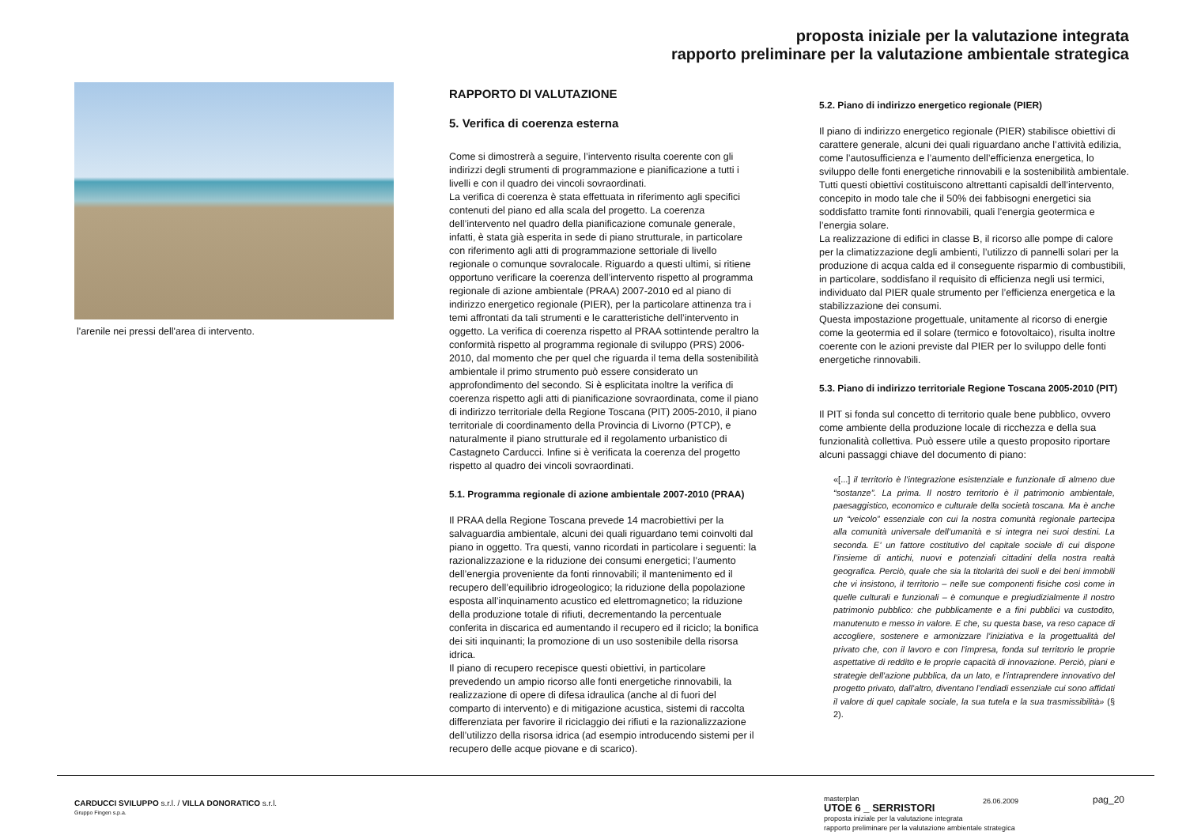proposta iniziale per la valutazione integrata
rapporto preliminare per la valutazione ambientale strategica
l'arenile nei pressi dell'area di intervento.
RAPPORTO DI VALUTAZIONE
5. Verifica di coerenza esterna
Come si dimostrerà a seguire, l’intervento risulta coerente con gli indirizzi degli strumenti di programmazione e pianificazione a tutti i livelli e con il quadro dei vincoli sovraordinati.
La verifica di coerenza è stata effettuata in riferimento agli specifici contenuti del piano ed alla scala del progetto. La coerenza dell’intervento nel quadro della pianificazione comunale generale, infatti, è stata già esperita in sede di piano strutturale, in particolare con riferimento agli atti di programmazione settoriale di livello regionale o comunque sovralocale. Riguardo a questi ultimi, si ritiene opportuno verificare la coerenza dell’intervento rispetto al programma regionale di azione ambientale (PRAA) 2007-2010 ed al piano di indirizzo energetico regionale (PIER), per la particolare attinenza tra i temi affrontati da tali strumenti e le caratteristiche dell’intervento in oggetto. La verifica di coerenza rispetto al PRAA sottintende peraltro la conformità rispetto al programma regionale di sviluppo (PRS) 2006-2010, dal momento che per quel che riguarda il tema della sostenibilità ambientale il primo strumento può essere considerato un approfondimento del secondo. Si è esplicitata inoltre la verifica di coerenza rispetto agli atti di pianificazione sovraordinata, come il piano di indirizzo territoriale della Regione Toscana (PIT) 2005-2010, il piano territoriale di coordinamento della Provincia di Livorno (PTCP), e naturalmente il piano strutturale ed il regolamento urbanistico di Castagneto Carducci. Infine si è verificata la coerenza del progetto rispetto al quadro dei vincoli sovraordinati.
5.1. Programma regionale di azione ambientale 2007-2010 (PRAA)
Il PRAA della Regione Toscana prevede 14 macrobiettivi per la salvaguardia ambientale, alcuni dei quali riguardano temi coinvolti dal piano in oggetto. Tra questi, vanno ricordati in particolare i seguenti: la razionalizzazione e la riduzione dei consumi energetici; l’aumento dell’energia proveniente da fonti rinnovabili; il mantenimento ed il recupero dell’equilibrio idrogeologico; la riduzione della popolazione esposta all’inquinamento acustico ed elettromagnetico; la riduzione della produzione totale di rifiuti, decrementando la percentuale conferita in discarica ed aumentando il recupero ed il riciclo; la bonifica dei siti inquinanti; la promozione di un uso sostenibile della risorsa idrica.
Il piano di recupero recepisce questi obiettivi, in particolare prevedendo un ampio ricorso alle fonti energetiche rinnovabili, la realizzazione di opere di difesa idraulica (anche al di fuori del comparto di intervento) e di mitigazione acustica, sistemi di raccolta differenziata per favorire il riciclaggio dei rifiuti e la razionalizzazione dell’utilizzo della risorsa idrica (ad esempio introducendo sistemi per il recupero delle acque piovane e di scarico).
5.2. Piano di indirizzo energetico regionale (PIER)
Il piano di indirizzo energetico regionale (PIER) stabilisce obiettivi di carattere generale, alcuni dei quali riguardano anche l’attività edilizia, come l’autosufficienza e l’aumento dell’efficienza energetica, lo sviluppo delle fonti energetiche rinnovabili e la sostenibilità ambientale. Tutti questi obiettivi costituiscono altrettanti capisaldi dell’intervento, concepito in modo tale che il 50% dei fabbisogni energetici sia soddisfatto tramite fonti rinnovabili, quali l’energia geotermica e l’energia solare.
La realizzazione di edifici in classe B, il ricorso alle pompe di calore per la climatizzazione degli ambienti, l’utilizzo di pannelli solari per la produzione di acqua calda ed il conseguente risparmio di combustibili, in particolare, soddisfano il requisito di efficienza negli usi termici, individuato dal PIER quale strumento per l’efficienza energetica e la stabilizzazione dei consumi.
Questa impostazione progettuale, unitamente al ricorso di energie come la geotermia ed il solare (termico e fotovoltaico), risulta inoltre coerente con le azioni previste dal PIER per lo sviluppo delle fonti energetiche rinnovabili.
5.3. Piano di indirizzo territoriale Regione Toscana 2005-2010 (PIT)
Il PIT si fonda sul concetto di territorio quale bene pubblico, ovvero come ambiente della produzione locale di ricchezza e della sua funzionalità collettiva. Può essere utile a questo proposito riportare alcuni passaggi chiave del documento di piano:
«[...] il territorio è l’integrazione esistenziale e funzionale di almeno due “sostanze”. La prima. Il nostro territorio è il patrimonio ambientale, paesaggistico, economico e culturale della società toscana. Ma è anche un “veicolo” essenziale con cui la nostra comunità regionale partecipa alla comunità universale dell’umanità e si integra nei suoi destini. La seconda. E’ un fattore costitutivo del capitale sociale di cui dispone l’insieme di antichi, nuovi e potenziali cittadini della nostra realtà geografica. Perciò, quale che sia la titolarità dei suoli e dei beni immobili che vi insistono, il territorio – nelle sue componenti fisiche così come in quelle culturali e funzionali – è comunque e pregiudizialmente il nostro patrimonio pubblico: che pubblicamente e a fini pubblici va custodito, manutenuto e messo in valore. E che, su questa base, va reso capace di accogliere, sostenere e armonizzare l’iniziativa e la progettualità del privato che, con il lavoro e con l’impresa, fonda sul territorio le proprie aspettative di reddito e le proprie capacità di innovazione. Perciò, piani e strategie dell’azione pubblica, da un lato, e l’intraprendere innovativo del progetto privato, dall’altro, diventano l’endiadi essenziale cui sono affidati il valore di quel capitale sociale, la sua tutela e la sua trasmissibilità» (§ 2).
CARDUCCI SVILUPPO s.r.l. / VILLA DONORATICO s.r.l.
Gruppo Fingen s.p.a.
masterplan
UTOE 6 _ SERRISTORI
proposta iniziale per la valutazione integrata
rapporto preliminare per la valutazione ambientale strategica
26.06.2009 pag_20